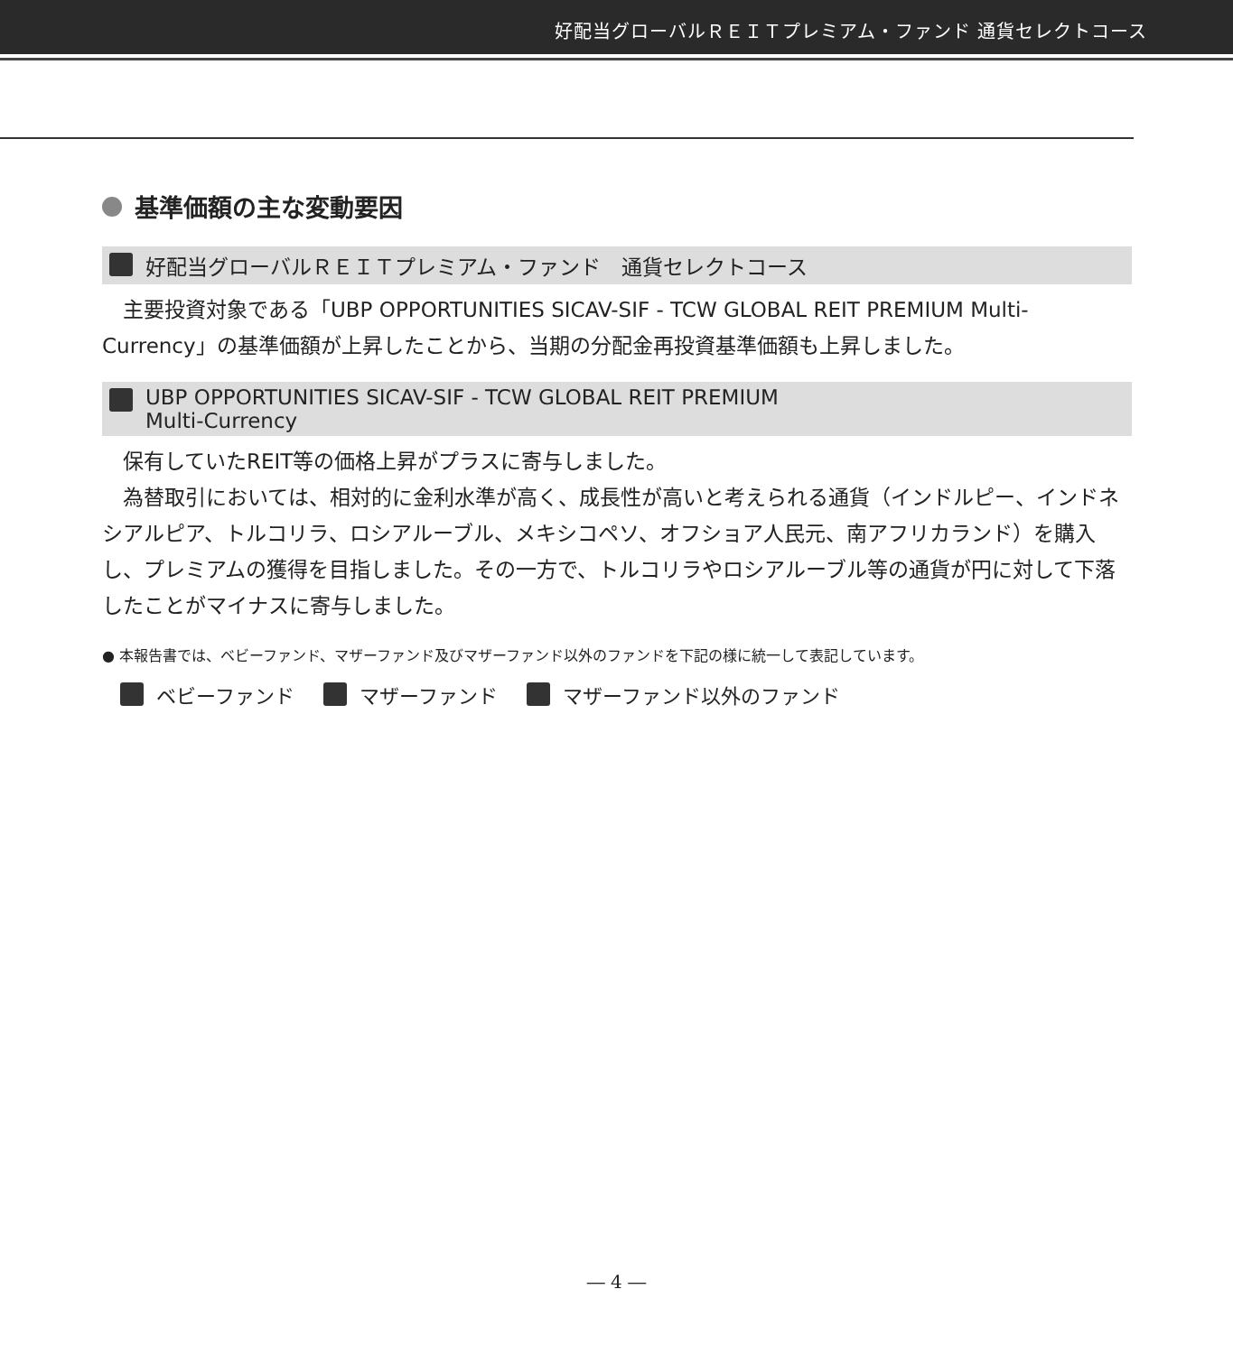好配当グローバルＲＥＩＴプレミアム・ファンド 通貨セレクトコース
基準価額の主な変動要因
好配当グローバルＲＥＩＴプレミアム・ファンド　通貨セレクトコース
　主要投資対象である「UBP OPPORTUNITIES SICAV-SIF - TCW GLOBAL REIT PREMIUM Multi-Currency」の基準価額が上昇したことから、当期の分配金再投資基準価額も上昇しました。
UBP OPPORTUNITIES SICAV-SIF - TCW GLOBAL REIT PREMIUM
Multi-Currency
　保有していたREIT等の価格上昇がプラスに寄与しました。
　為替取引においては、相対的に金利水準が高く、成長性が高いと考えられる通貨（インドルピー、インドネシアルピア、トルコリラ、ロシアルーブル、メキシコペソ、オフショア人民元、南アフリカランド）を購入し、プレミアムの獲得を目指しました。その一方で、トルコリラやロシアルーブル等の通貨が円に対して下落したことがマイナスに寄与しました。
● 本報告書では、ベビーファンド、マザーファンド及びマザーファンド以外のファンドを下記の様に統一して表記しています。
ベビーファンド　 マザーファンド　 マザーファンド以外のファンド
― 4 ―